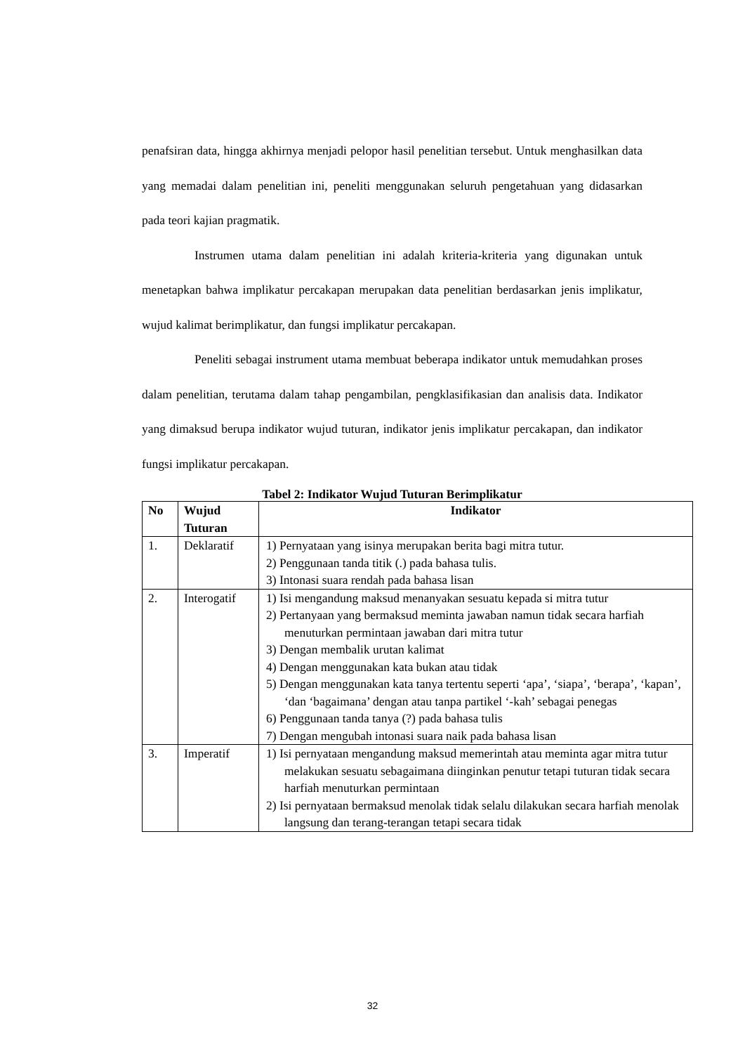penafsiran data, hingga akhirnya menjadi pelopor hasil penelitian tersebut. Untuk menghasilkan data yang memadai dalam penelitian ini, peneliti menggunakan seluruh pengetahuan yang didasarkan pada teori kajian pragmatik.
Instrumen utama dalam penelitian ini adalah kriteria-kriteria yang digunakan untuk menetapkan bahwa implikatur percakapan merupakan data penelitian berdasarkan jenis implikatur, wujud kalimat berimplikatur, dan fungsi implikatur percakapan.
Peneliti sebagai instrument utama membuat beberapa indikator untuk memudahkan proses dalam penelitian, terutama dalam tahap pengambilan, pengklasifikasian dan analisis data. Indikator yang dimaksud berupa indikator wujud tuturan, indikator jenis implikatur percakapan, dan indikator fungsi implikatur percakapan.
Tabel 2: Indikator Wujud Tuturan Berimplikatur
| No | Wujud Tuturan | Indikator |
| --- | --- | --- |
| 1. | Deklaratif | 1) Pernyataan yang isinya merupakan berita bagi mitra tutur. 2) Penggunaan tanda titik (.) pada bahasa tulis. 3) Intonasi suara rendah pada bahasa lisan |
| 2. | Interogatif | 1) Isi mengandung maksud menanyakan sesuatu kepada si mitra tutur 2) Pertanyaan yang bermaksud meminta jawaban namun tidak secara harfiah menuturkan permintaan jawaban dari mitra tutur 3) Dengan membalik urutan kalimat 4) Dengan menggunakan kata bukan atau tidak 5) Dengan menggunakan kata tanya tertentu seperti ‘apa’, ‘siapa’, ‘berapa’, ‘kapan’, ‘dan ‘bagaimana’ dengan atau tanpa partikel ‘-kah’ sebagai penegas 6) Penggunaan tanda tanya (?) pada bahasa tulis 7) Dengan mengubah intonasi suara naik pada bahasa lisan |
| 3. | Imperatif | 1) Isi pernyataan mengandung maksud memerintah atau meminta agar mitra tutur melakukan sesuatu sebagaimana diinginkan penutur tetapi tuturan tidak secara harfiah menuturkan permintaan 2) Isi pernyataan bermaksud menolak tidak selalu dilakukan secara harfiah menolak langsung dan terang-terangan tetapi secara tidak |
32